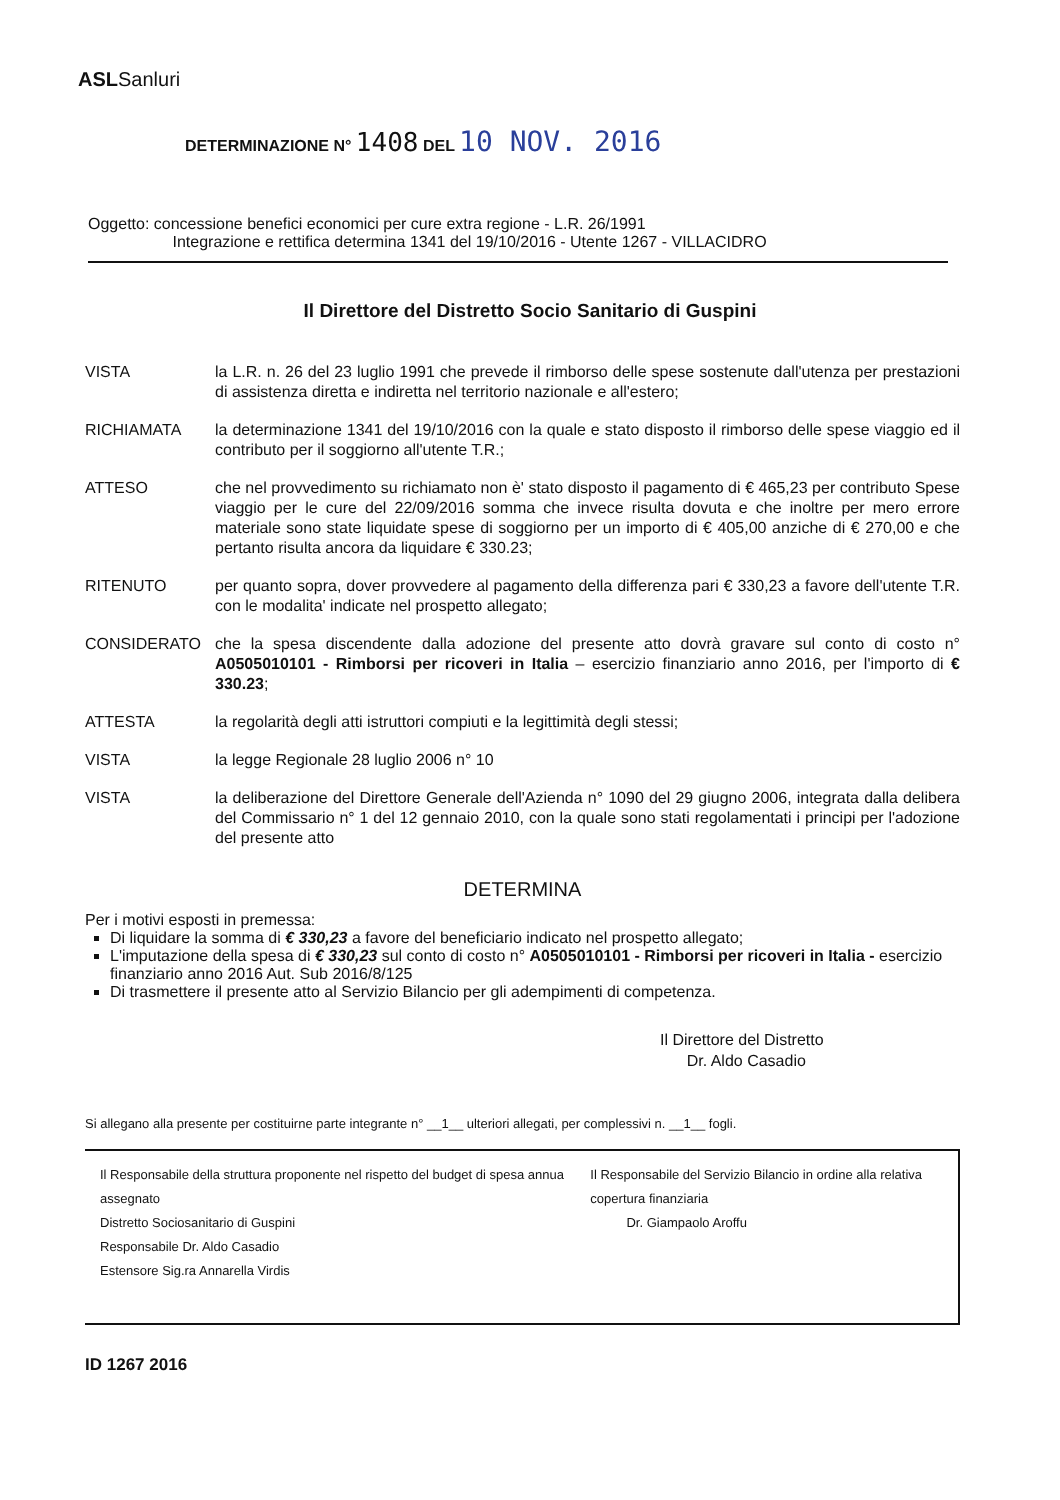ASLSanluri
DETERMINAZIONE N° 1408 DEL 10 NOV. 2016
Oggetto: concessione benefici economici per cure extra regione - L.R. 26/1991
Integrazione e rettifica determina 1341 del 19/10/2016 - Utente 1267 - VILLACIDRO
Il Direttore del Distretto Socio Sanitario di Guspini
VISTA la L.R. n. 26 del 23 luglio 1991 che prevede il rimborso delle spese sostenute dall'utenza per prestazioni di assistenza diretta e indiretta nel territorio nazionale e all'estero;
RICHIAMATA la determinazione 1341 del 19/10/2016 con la quale e stato disposto il rimborso delle spese viaggio ed il contributo per il soggiorno all'utente T.R.;
ATTESO che nel provvedimento su richiamato non è' stato disposto il pagamento di € 465,23 per contributo Spese viaggio per le cure del 22/09/2016 somma che invece risulta dovuta e che inoltre per mero errore materiale sono state liquidate spese di soggiorno per un importo di € 405,00 anziche di € 270,00 e che pertanto risulta ancora da liquidare € 330.23;
RITENUTO per quanto sopra, dover provvedere al pagamento della differenza pari € 330,23 a favore dell'utente T.R. con le modalita' indicate nel prospetto allegato;
CONSIDERATO che la spesa discendente dalla adozione del presente atto dovrà gravare sul conto di costo n° A0505010101 - Rimborsi per ricoveri in Italia – esercizio finanziario anno 2016, per l'importo di € 330.23;
ATTESTA la regolarità degli atti istruttori compiuti e la legittimità degli stessi;
VISTA la legge Regionale 28 luglio 2006 n° 10
VISTA la deliberazione del Direttore Generale dell'Azienda n° 1090 del 29 giugno 2006, integrata dalla delibera del Commissario n° 1 del 12 gennaio 2010, con la quale sono stati regolamentati i principi per l'adozione del presente atto
DETERMINA
Per i motivi esposti in premessa:
Di liquidare la somma di € 330,23 a favore del beneficiario indicato nel prospetto allegato;
L'imputazione della spesa di € 330,23 sul conto di costo n° A0505010101 - Rimborsi per ricoveri in Italia - esercizio finanziario anno 2016 Aut. Sub 2016/8/125
Di trasmettere il presente atto al Servizio Bilancio per gli adempimenti di competenza.
Il Direttore del Distretto
Dr. Aldo Casadio
Si allegano alla presente per costituirne parte integrante n° __1__ ulteriori allegati, per complessivi n. __1__ fogli.
Il Responsabile della struttura proponente nel rispetto del budget di spesa annua assegnato
Distretto Sociosanitario di Guspini
Responsabile Dr. Aldo Casadio
Estensore Sig.ra Annarella Virdis
Il Responsabile del Servizio Bilancio in ordine alla relativa copertura finanziaria
Dr. Giampaolo Aroffu
ID 1267 2016